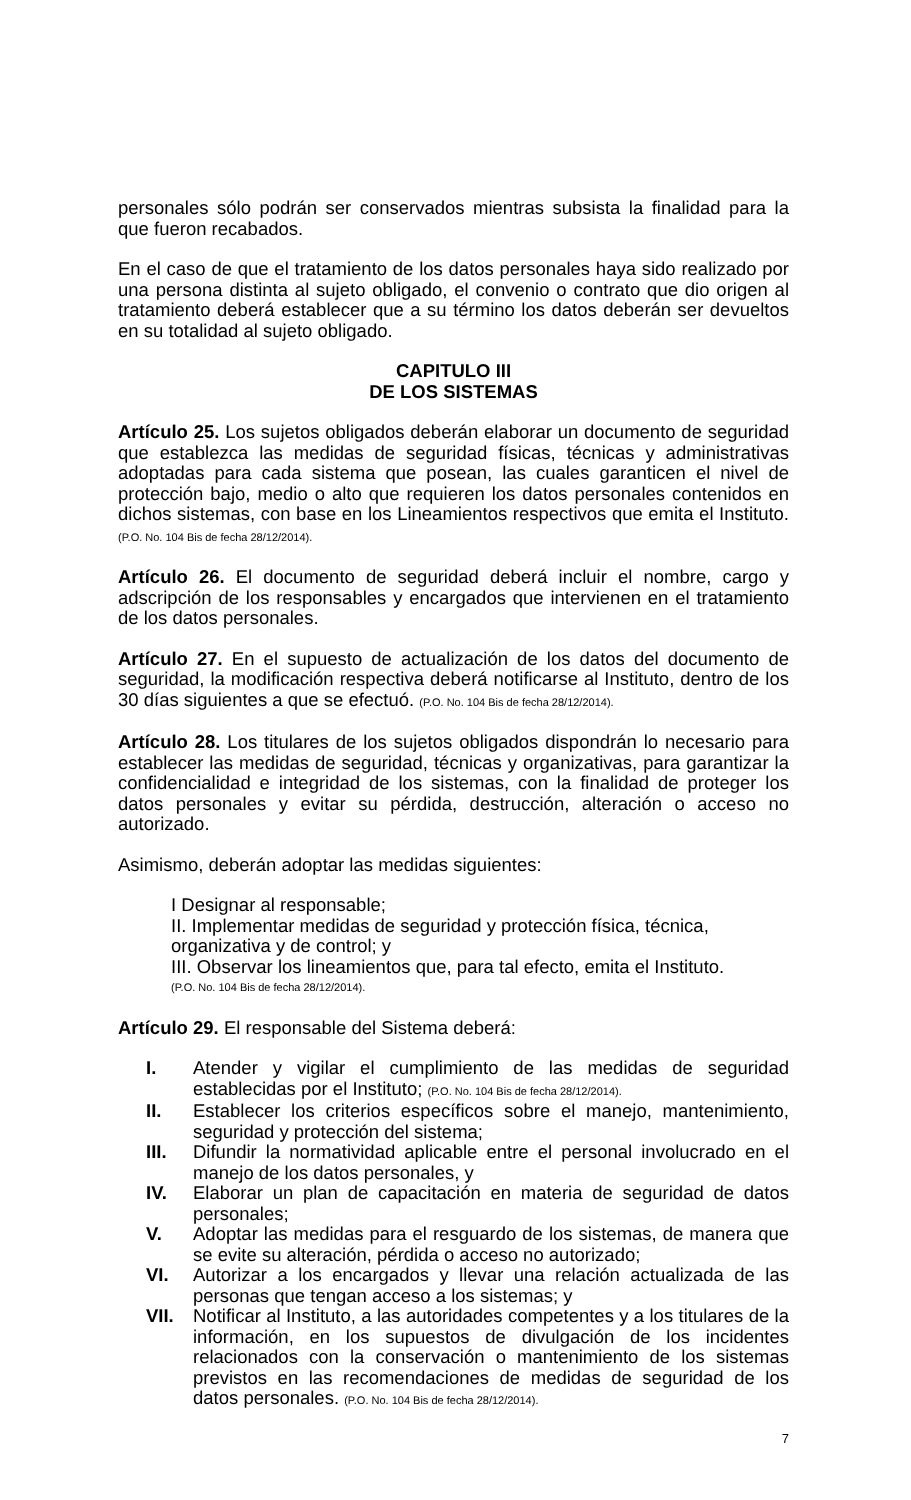personales sólo podrán ser conservados mientras subsista la finalidad para la que fueron recabados.
En el caso de que el tratamiento de los datos personales haya sido realizado por una persona distinta al sujeto obligado, el convenio o contrato que dio origen al tratamiento deberá establecer que a su término los datos deberán ser devueltos en su totalidad al sujeto obligado.
CAPITULO III
DE LOS SISTEMAS
Artículo 25. Los sujetos obligados deberán elaborar un documento de seguridad que establezca las medidas de seguridad físicas, técnicas y administrativas adoptadas para cada sistema que posean, las cuales garanticen el nivel de protección bajo, medio o alto que requieren los datos personales contenidos en dichos sistemas, con base en los Lineamientos respectivos que emita el Instituto. (P.O. No. 104 Bis de fecha 28/12/2014).
Artículo 26. El documento de seguridad deberá incluir el nombre, cargo y adscripción de los responsables y encargados que intervienen en el tratamiento de los datos personales.
Artículo 27. En el supuesto de actualización de los datos del documento de seguridad, la modificación respectiva deberá notificarse al Instituto, dentro de los 30 días siguientes a que se efectuó. (P.O. No. 104 Bis de fecha 28/12/2014).
Artículo 28. Los titulares de los sujetos obligados dispondrán lo necesario para establecer las medidas de seguridad, técnicas y organizativas, para garantizar la confidencialidad e integridad de los sistemas, con la finalidad de proteger los datos personales y evitar su pérdida, destrucción, alteración o acceso no autorizado.
Asimismo, deberán adoptar las medidas siguientes:
I Designar al responsable;
II. Implementar medidas de seguridad y protección física, técnica, organizativa y de control; y
III. Observar los lineamientos que, para tal efecto, emita el Instituto.
(P.O. No. 104 Bis de fecha 28/12/2014).
Artículo 29. El responsable del Sistema deberá:
I. Atender y vigilar el cumplimiento de las medidas de seguridad establecidas por el Instituto; (P.O. No. 104 Bis de fecha 28/12/2014).
II. Establecer los criterios específicos sobre el manejo, mantenimiento, seguridad y protección del sistema;
III. Difundir la normatividad aplicable entre el personal involucrado en el manejo de los datos personales, y
IV. Elaborar un plan de capacitación en materia de seguridad de datos personales;
V. Adoptar las medidas para el resguardo de los sistemas, de manera que se evite su alteración, pérdida o acceso no autorizado;
VI. Autorizar a los encargados y llevar una relación actualizada de las personas que tengan acceso a los sistemas; y
VII. Notificar al Instituto, a las autoridades competentes y a los titulares de la información, en los supuestos de divulgación de los incidentes relacionados con la conservación o mantenimiento de los sistemas previstos en las recomendaciones de medidas de seguridad de los datos personales. (P.O. No. 104 Bis de fecha 28/12/2014).
7